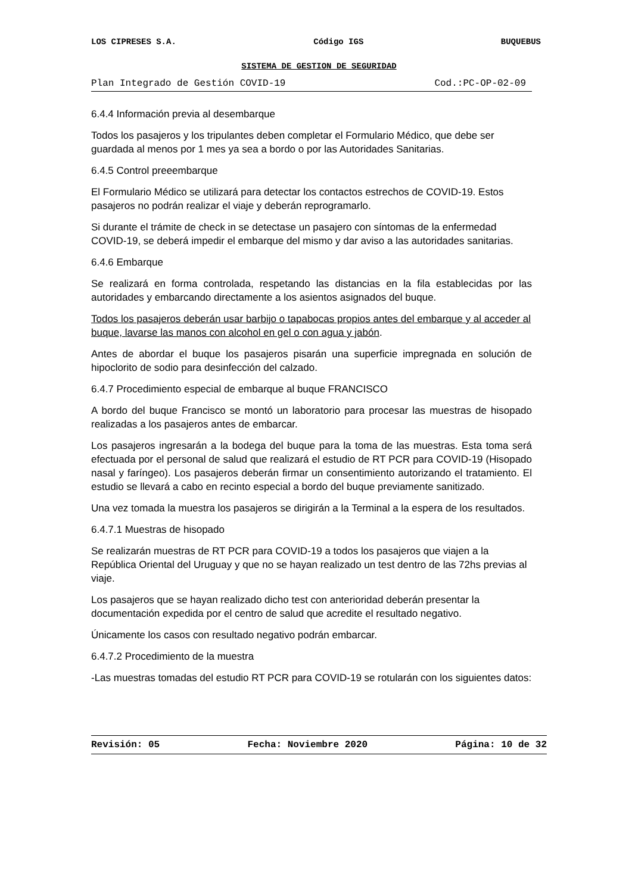LOS CIPRESES S.A. Código IGS BUQUEBUS
SISTEMA DE GESTION DE SEGURIDAD
Plan Integrado de Gestión COVID-19 Cod.:PC-OP-02-09
6.4.4 Información previa al desembarque
Todos los pasajeros y los tripulantes deben completar el Formulario Médico, que debe ser guardada al menos por 1 mes ya sea a bordo o por las Autoridades Sanitarias.
6.4.5 Control preeembarque
El Formulario Médico se utilizará para detectar los contactos estrechos de COVID-19. Estos pasajeros no podrán realizar el viaje y deberán reprogramarlo.
Si durante el trámite de check in se detectase un pasajero con síntomas de la enfermedad COVID-19, se deberá impedir el embarque del mismo y dar aviso a las autoridades sanitarias.
6.4.6 Embarque
Se realizará en forma controlada, respetando las distancias en la fila establecidas por las autoridades y embarcando directamente a los asientos asignados del buque.
Todos los pasajeros deberán usar barbijo o tapabocas propios antes del embarque y al acceder al buque, lavarse las manos con alcohol en gel o con agua y jabón.
Antes de abordar el buque los pasajeros pisarán una superficie impregnada en solución de hipoclorito de sodio para desinfección del calzado.
6.4.7 Procedimiento especial de embarque al buque FRANCISCO
A bordo del buque Francisco se montó un laboratorio para procesar las muestras de hisopado realizadas a los pasajeros antes de embarcar.
Los pasajeros ingresarán a la bodega del buque para la toma de las muestras. Esta toma será efectuada por el personal de salud que realizará el estudio de RT PCR para COVID-19 (Hisopado nasal y faríngeo). Los pasajeros deberán firmar un consentimiento autorizando el tratamiento. El estudio se llevará a cabo en recinto especial a bordo del buque previamente sanitizado.
Una vez tomada la muestra los pasajeros se dirigirán a la Terminal a la espera de los resultados.
6.4.7.1 Muestras de hisopado
Se realizarán muestras de RT PCR para COVID-19 a todos los pasajeros que viajen a la República Oriental del Uruguay y que no se hayan realizado un test dentro de las 72hs previas al viaje.
Los pasajeros que se hayan realizado dicho test con anterioridad deberán presentar la documentación expedida por el centro de salud que acredite el resultado negativo.
Únicamente los casos con resultado negativo podrán embarcar.
6.4.7.2 Procedimiento de la muestra
-Las muestras tomadas del estudio RT PCR para COVID-19 se rotularán con los siguientes datos:
Revisión: 05 Fecha: Noviembre 2020 Página: 10 de 32